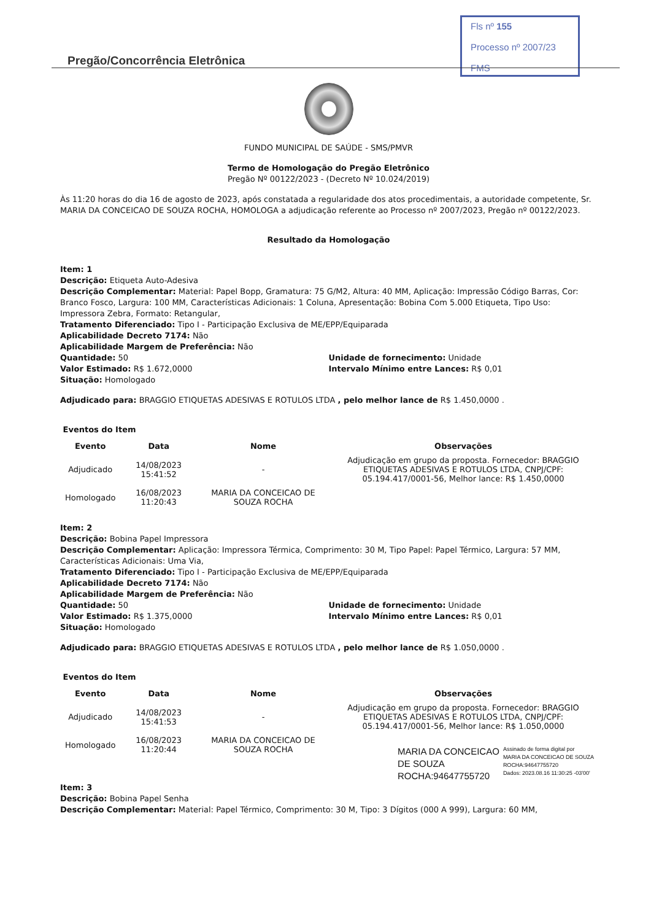Fls nº 155
Processo nº 2007/23
FMS
Pregão/Concorrência Eletrônica
FUNDO MUNICIPAL DE SAÚDE - SMS/PMVR
Termo de Homologação do Pregão Eletrônico
Pregão Nº 00122/2023 - (Decreto Nº 10.024/2019)
Às 11:20 horas do dia 16 de agosto de 2023, após constatada a regularidade dos atos procedimentais, a autoridade competente, Sr. MARIA DA CONCEICAO DE SOUZA ROCHA, HOMOLOGA a adjudicação referente ao Processo nº 2007/2023, Pregão nº 00122/2023.
Resultado da Homologação
Item: 1
Descrição: Etiqueta Auto-Adesiva
Descrição Complementar: Material: Papel Bopp, Gramatura: 75 G/M2, Altura: 40 MM, Aplicação: Impressão Código Barras, Cor: Branco Fosco, Largura: 100 MM, Características Adicionais: 1 Coluna, Apresentação: Bobina Com 5.000 Etiqueta, Tipo Uso: Impressora Zebra, Formato: Retangular,
Tratamento Diferenciado: Tipo I - Participação Exclusiva de ME/EPP/Equiparada
Aplicabilidade Decreto 7174: Não
Aplicabilidade Margem de Preferência: Não
Quantidade: 50
Valor Estimado: R$ 1.672,0000
Situação: Homologado
Unidade de fornecimento: Unidade
Intervalo Mínimo entre Lances: R$ 0,01
Adjudicado para: BRAGGIO ETIQUETAS ADESIVAS E ROTULOS LTDA , pelo melhor lance de R$ 1.450,0000 .
Eventos do Item
| Evento | Data | Nome | Observações |
| --- | --- | --- | --- |
| Adjudicado | 14/08/2023 15:41:52 | - | Adjudicação em grupo da proposta. Fornecedor: BRAGGIO ETIQUETAS ADESIVAS E ROTULOS LTDA, CNPJ/CPF: 05.194.417/0001-56, Melhor lance: R$ 1.450,0000 |
| Homologado | 16/08/2023 11:20:43 | MARIA DA CONCEICAO DE SOUZA ROCHA | |
Item: 2
Descrição: Bobina Papel Impressora
Descrição Complementar: Aplicação: Impressora Térmica, Comprimento: 30 M, Tipo Papel: Papel Térmico, Largura: 57 MM, Características Adicionais: Uma Via,
Tratamento Diferenciado: Tipo I - Participação Exclusiva de ME/EPP/Equiparada
Aplicabilidade Decreto 7174: Não
Aplicabilidade Margem de Preferência: Não
Quantidade: 50
Valor Estimado: R$ 1.375,0000
Situação: Homologado
Unidade de fornecimento: Unidade
Intervalo Mínimo entre Lances: R$ 0,01
Adjudicado para: BRAGGIO ETIQUETAS ADESIVAS E ROTULOS LTDA , pelo melhor lance de R$ 1.050,0000 .
Eventos do Item
| Evento | Data | Nome | Observações |
| --- | --- | --- | --- |
| Adjudicado | 14/08/2023 15:41:53 | - | Adjudicação em grupo da proposta. Fornecedor: BRAGGIO ETIQUETAS ADESIVAS E ROTULOS LTDA, CNPJ/CPF: 05.194.417/0001-56, Melhor lance: R$ 1.050,0000 |
| Homologado | 16/08/2023 11:20:44 | MARIA DA CONCEICAO DE SOUZA ROCHA | |
MARIA DA CONCEICAO
DE SOUZA
ROCHA:94647755720
Assinado de forma digital por
MARIA DA CONCEICAO DE SOUZA
ROCHA:94647755720
Dados: 2023.08.16 11:30:25 -03'00'
Item: 3
Descrição: Bobina Papel Senha
Descrição Complementar: Material: Papel Térmico, Comprimento: 30 M, Tipo: 3 Dígitos (000 A 999), Largura: 60 MM,